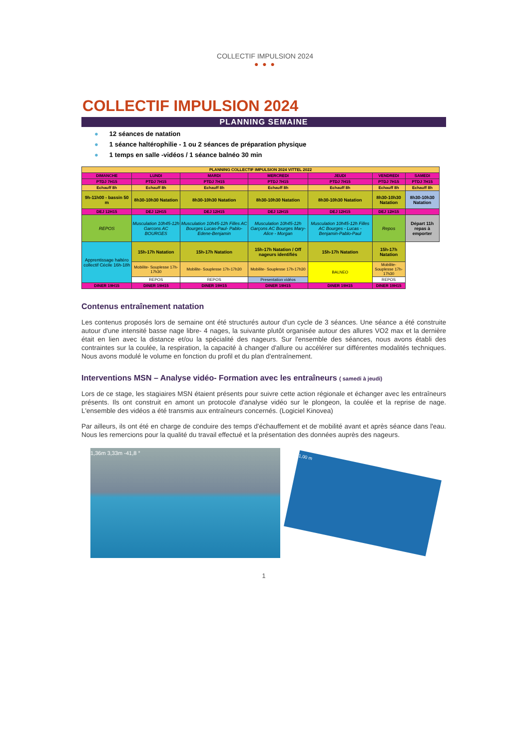COLLECTIF IMPULSION 2024
● ● ●
COLLECTIF IMPULSION 2024
PLANNING SEMAINE
● 12 séances de natation
● 1 séance haltérophilie - 1 ou 2 séances de préparation physique
● 1 temps en salle -vidéos / 1 séance balnéo 30 min
| PLANNING COLLECTIF IMPULSION 2024 VITTEL 2022 | | | | | | |
| DIMANCHE | LUNDI | MARDI | MERCREDI | JEUDI | VENDREDI | SAMEDI |
| PTDJ 7H15 | PTDJ 7H15 | PTDJ 7H15 | PTDJ 7H15 | PTDJ 7H15 | PTDJ 7H15 | PTDJ 7H15 |
| Echauff 8h | Echauff 8h | Echauff 8h | Echauff 8h | Echauff 8h | Echauff 8h | Echauff 8h |
| 9h-11h00 - bassin 50 m | 8h30-10h30 Natation | 8h30-10h30 Natation | 8h30-10h30 Natation | 8h30-10h30 Natation | 8h30-10h30 Natation | 8h30-10h30 Natation |
| DEJ 12H15 | DEJ 12H15 | DEJ 12H15 | DEJ 12H15 | DEJ 12H15 | DEJ 12H15 | |
| REPOS | Musculation 10h45-12h Garcons AC BOURGES | Musculation 10h45-12h Filles AC Bourges Lucas-Paul- Pablo- Edene-Benjamin | Musculation 10h45-12h Garçons AC Bourges Mary-Alice - Morgan | Musculation 10h45-12h Filles AC Bourges - Lucas - Benjamin-Pablo-Paul | Repos | Départ 11h repas à emporter |
| Apprentissage haltéro collectif Cécile 16h-18h | 15h-17h Natation | 15h-17h Natation | 15h-17h Natation / Off nageurs identifiés | 15h-17h Natation | 15h-17h Natation | |
| | Mobilite- Souplesse 17h-17h30 | Mobilite- Souplesse 17h-17h30 | Mobilite- Souplesse 17h-17h30 | BALNEO | Mobilite- Souplesse 17h-17h30 | |
| | REPOS | REPOS | Presentation vidéos | | REPOS | |
| DINER 19H15 | DINER 19H15 | DINER 19H15 | DINER 19H15 | DINER 19H15 | DINER 19H15 | |
Contenus entraînement natation
Les contenus proposés lors de semaine ont été structurés autour d'un cycle de 3 séances. Une séance a été construite autour d'une intensité basse nage libre- 4 nages, la suivante plutôt organisée autour des allures VO2 max et la dernière était en lien avec la distance et/ou la spécialité des nageurs. Sur l'ensemble des séances, nous avons établi des contraintes sur la coulée, la respiration, la capacité à changer d'allure ou accélérer sur différentes modalités techniques. Nous avons modulé le volume en fonction du profil et du plan d'entraînement.
Interventions MSN – Analyse vidéo- Formation avec les entraîneurs ( samedi à jeudi)
Lors de ce stage, les stagiaires MSN étaient présents pour suivre cette action régionale et échanger avec les entraîneurs présents. Ils ont construit en amont un protocole d'analyse vidéo sur le plongeon, la coulée et la reprise de nage. L'ensemble des vidéos a été transmis aux entraîneurs concernés. (Logiciel Kinovea)
Par ailleurs, ils ont été en charge de conduire des temps d'échauffement et de mobilité avant et après séance dans l'eau. Nous les remercions pour la qualité du travail effectué et la présentation des données auprès des nageurs.
1,36m 3,33m -41,8 °
1,00 m
1